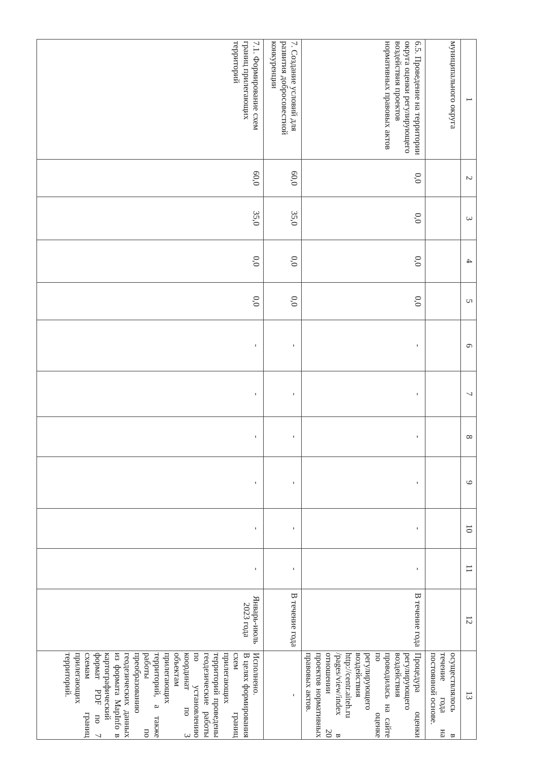| 1 | 2 | 3 | 4 | 5 | 6 | 7 | 8 | 9 | 10 | 11 | 12 | 13 |
| --- | --- | --- | --- | --- | --- | --- | --- | --- | --- | --- | --- | --- |
| муниципального округа | | | | | | | | | | | | осуществлялось в течение года на постоянной основе. |
| 6.5. Проведение на территории округа оценки регулирующего воздействия проектов нормативных правовых актов | 0,0 | 0,0 | 0,0 | 0,0 | - | - | - | - | - | - | В течение года | Процедура оценки регулирующего воздействия проводилась на сайте по оценке регулирующего воздействия http://centr.aiteh.ru /pages/view/index в отношении 20 проектов нормативных правовых актов. |
| 7. Создание условий для развития добросовестной конкуренции | 60,0 | 35,0 | 0,0 | 0,0 | - | - | - | - | - | - | В течение года | - |
| 7.1. Формирование схем границ прилегающих территорий | 60,0 | 35,0 | 0,0 | 0,0 | - | - | - | - | - | - | Январь-июль 2023 года | Исполнено. В целях формирования схем границ прилегающих территорий проведены геодезические работы по установлению координат по 3 объектам прилегающих территорий, а также работы по преобразованию геодезических данных из формата MapInfo в картографический формат PDF по 7 схемам границ прилегающих территорий. |